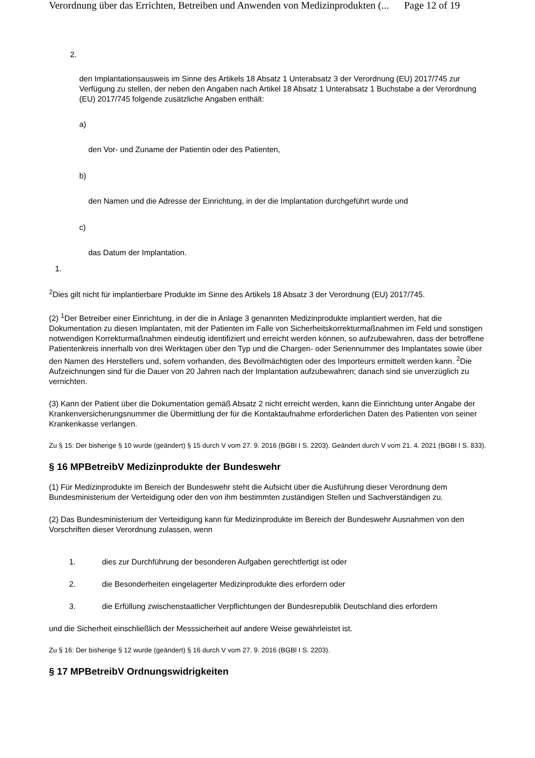Verordnung über das Errichten, Betreiben und Anwenden von Medizinprodukten (... Page 12 of 19
2.
den Implantationsausweis im Sinne des Artikels 18 Absatz 1 Unterabsatz 3 der Verordnung (EU) 2017/745 zur Verfügung zu stellen, der neben den Angaben nach Artikel 18 Absatz 1 Unterabsatz 1 Buchstabe a der Verordnung (EU) 2017/745 folgende zusätzliche Angaben enthält:
a)
den Vor- und Zuname der Patientin oder des Patienten,
b)
den Namen und die Adresse der Einrichtung, in der die Implantation durchgeführt wurde und
c)
das Datum der Implantation.
1.
<sup>2</sup> Dies gilt nicht für implantierbare Produkte im Sinne des Artikels 18 Absatz 3 der Verordnung (EU) 2017/745.
(2) <sup>1</sup>Der Betreiber einer Einrichtung, in der die in Anlage 3 genannten Medizinprodukte implantiert werden, hat die Dokumentation zu diesen Implantaten, mit der Patienten im Falle von Sicherheitskorrekturmaßnahmen im Feld und sonstigen notwendigen Korrekturmaßnahmen eindeutig identifiziert und erreicht werden können, so aufzubewahren, dass der betroffene Patientenkreis innerhalb von drei Werktagen über den Typ und die Chargen- oder Seriennummer des Implantates sowie über den Namen des Herstellers und, sofern vorhanden, des Bevollmächtigten oder des Importeurs ermittelt werden kann. <sup>2</sup>Die Aufzeichnungen sind für die Dauer von 20 Jahren nach der Implantation aufzubewahren; danach sind sie unverzüglich zu vernichten.
(3) Kann der Patient über die Dokumentation gemäß Absatz 2 nicht erreicht werden, kann die Einrichtung unter Angabe der Krankenversicherungsnummer die Übermittlung der für die Kontaktaufnahme erforderlichen Daten des Patienten von seiner Krankenkasse verlangen.
Zu § 15: Der bisherige § 10 wurde (geändert) § 15 durch V vom 27. 9. 2016 (BGBl I S. 2203). Geändert durch V vom 21. 4. 2021 (BGBl I S. 833).
§ 16 MPBetreibV Medizinprodukte der Bundeswehr
(1) Für Medizinprodukte im Bereich der Bundeswehr steht die Aufsicht über die Ausführung dieser Verordnung dem Bundesministerium der Verteidigung oder den von ihm bestimmten zuständigen Stellen und Sachverständigen zu.
(2) Das Bundesministerium der Verteidigung kann für Medizinprodukte im Bereich der Bundeswehr Ausnahmen von den Vorschriften dieser Verordnung zulassen, wenn
1. dies zur Durchführung der besonderen Aufgaben gerechtfertigt ist oder
2. die Besonderheiten eingelagerter Medizinprodukte dies erfordern oder
3. die Erfüllung zwischenstaatlicher Verpflichtungen der Bundesrepublik Deutschland dies erfordern
und die Sicherheit einschließlich der Messsicherheit auf andere Weise gewährleistet ist.
Zu § 16: Der bisherige § 12 wurde (geändert) § 16 durch V vom 27. 9. 2016 (BGBl I S. 2203).
§ 17 MPBetreibV Ordnungswidrigkeiten